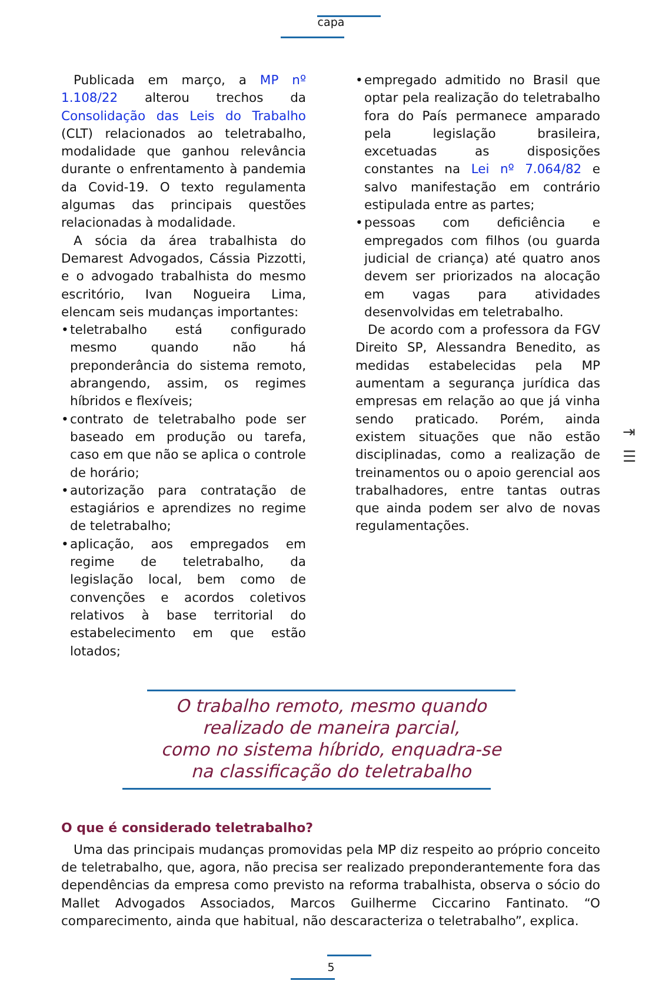capa
Publicada em março, a MP nº 1.108/22 alterou trechos da Consolidação das Leis do Trabalho (CLT) relacionados ao teletrabalho, modalidade que ganhou relevância durante o enfrentamento à pandemia da Covid-19. O texto regulamenta algumas das principais questões relacionadas à modalidade.
A sócia da área trabalhista do Demarest Advogados, Cássia Pizzotti, e o advogado trabalhista do mesmo escritório, Ivan Nogueira Lima, elencam seis mudanças importantes:
• teletrabalho está configurado mesmo quando não há preponderância do sistema remoto, abrangendo, assim, os regimes híbridos e flexíveis;
• contrato de teletrabalho pode ser baseado em produção ou tarefa, caso em que não se aplica o controle de horário;
• autorização para contratação de estagiários e aprendizes no regime de teletrabalho;
• aplicação, aos empregados em regime de teletrabalho, da legislação local, bem como de convenções e acordos coletivos relativos à base territorial do estabelecimento em que estão lotados;
• empregado admitido no Brasil que optar pela realização do teletrabalho fora do País permanece amparado pela legislação brasileira, excetuadas as disposições constantes na Lei nº 7.064/82 e salvo manifestação em contrário estipulada entre as partes;
• pessoas com deficiência e empregados com filhos (ou guarda judicial de criança) até quatro anos devem ser priorizados na alocação em vagas para atividades desenvolvidas em teletrabalho.
De acordo com a professora da FGV Direito SP, Alessandra Benedito, as medidas estabelecidas pela MP aumentam a segurança jurídica das empresas em relação ao que já vinha sendo praticado. Porém, ainda existem situações que não estão disciplinadas, como a realização de treinamentos ou o apoio gerencial aos trabalhadores, entre tantas outras que ainda podem ser alvo de novas regulamentações.
O trabalho remoto, mesmo quando
realizado de maneira parcial,
como no sistema híbrido, enquadra-se
na classificação do teletrabalho
O que é considerado teletrabalho?
Uma das principais mudanças promovidas pela MP diz respeito ao próprio conceito de teletrabalho, que, agora, não precisa ser realizado preponderantemente fora das dependências da empresa como previsto na reforma trabalhista, observa o sócio do Mallet Advogados Associados, Marcos Guilherme Ciccarino Fantinato. “O comparecimento, ainda que habitual, não descaracteriza o teletrabalho”, explica.
5
⇥
☰